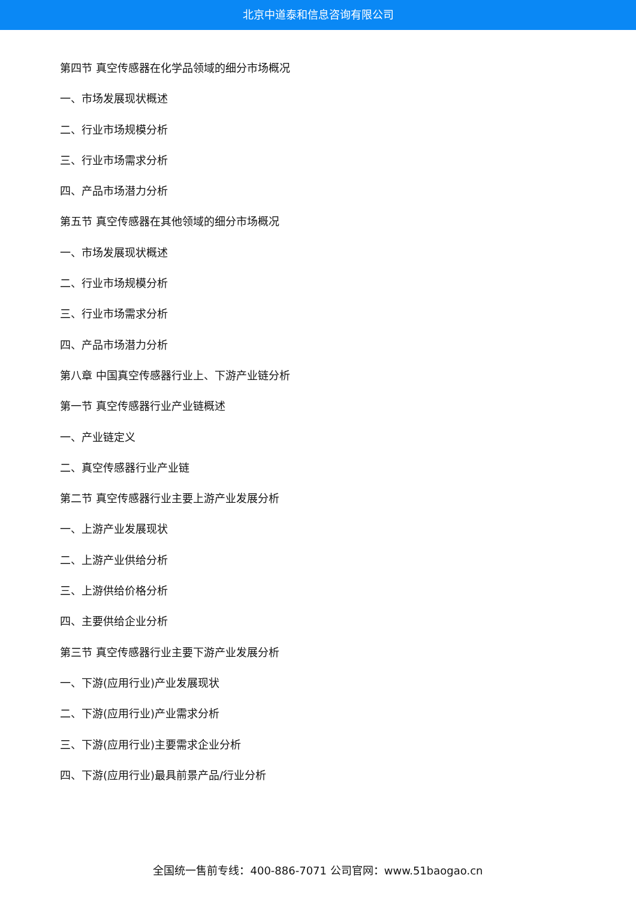北京中道泰和信息咨询有限公司
第四节 真空传感器在化学品领域的细分市场概况
一、市场发展现状概述
二、行业市场规模分析
三、行业市场需求分析
四、产品市场潜力分析
第五节 真空传感器在其他领域的细分市场概况
一、市场发展现状概述
二、行业市场规模分析
三、行业市场需求分析
四、产品市场潜力分析
第八章 中国真空传感器行业上、下游产业链分析
第一节 真空传感器行业产业链概述
一、产业链定义
二、真空传感器行业产业链
第二节 真空传感器行业主要上游产业发展分析
一、上游产业发展现状
二、上游产业供给分析
三、上游供给价格分析
四、主要供给企业分析
第三节 真空传感器行业主要下游产业发展分析
一、下游(应用行业)产业发展现状
二、下游(应用行业)产业需求分析
三、下游(应用行业)主要需求企业分析
四、下游(应用行业)最具前景产品/行业分析
全国统一售前专线：400-886-7071 公司官网：www.51baogao.cn